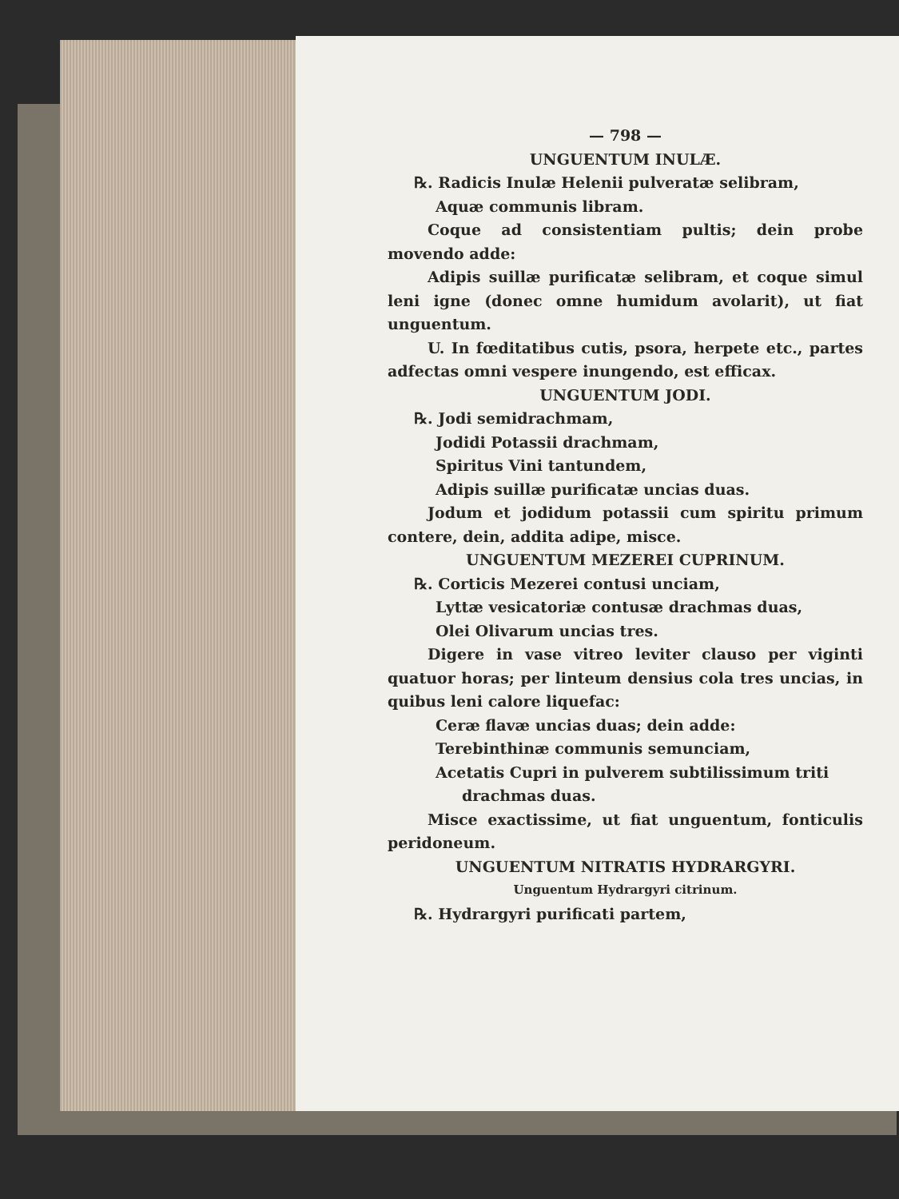— 798 —
UNGUENTUM INULÆ.
℞. Radicis Inulæ Helenii pulveratæ selibram,
Aquæ communis libram.
Coque ad consistentiam pultis; dein probe movendo adde:
Adipis suillæ purificatæ selibram, et coque simul leni igne (donec omne humidum avolarit), ut fiat unguentum.
U. In fœditatibus cutis, psora, herpete etc., partes adfectas omni vespere inungendo, est efficax.
UNGUENTUM JODI.
℞. Jodi semidrachmam,
Jodidi Potassii drachmam,
Spiritus Vini tantundem,
Adipis suillæ purificatæ uncias duas.
Jodum et jodidum potassii cum spiritu primum contere, dein, addita adipe, misce.
UNGUENTUM MEZEREI CUPRINUM.
℞. Corticis Mezerei contusi unciam,
Lyttæ vesicatoriæ contusæ drachmas duas,
Olei Olivarum uncias tres.
Digere in vase vitreo leviter clauso per viginti quatuor horas; per linteum densius cola tres uncias, in quibus leni calore liquefac:
Ceræ flavæ uncias duas; dein adde:
Terebinthinæ communis semunciam,
Acetatis Cupri in pulverem subtilissimum triti
drachmas duas.
Misce exactissime, ut fiat unguentum, fonticulis peridoneum.
UNGUENTUM NITRATIS HYDRARGYRI.
Unguentum Hydrargyri citrinum.
℞. Hydrargyri purificati partem,